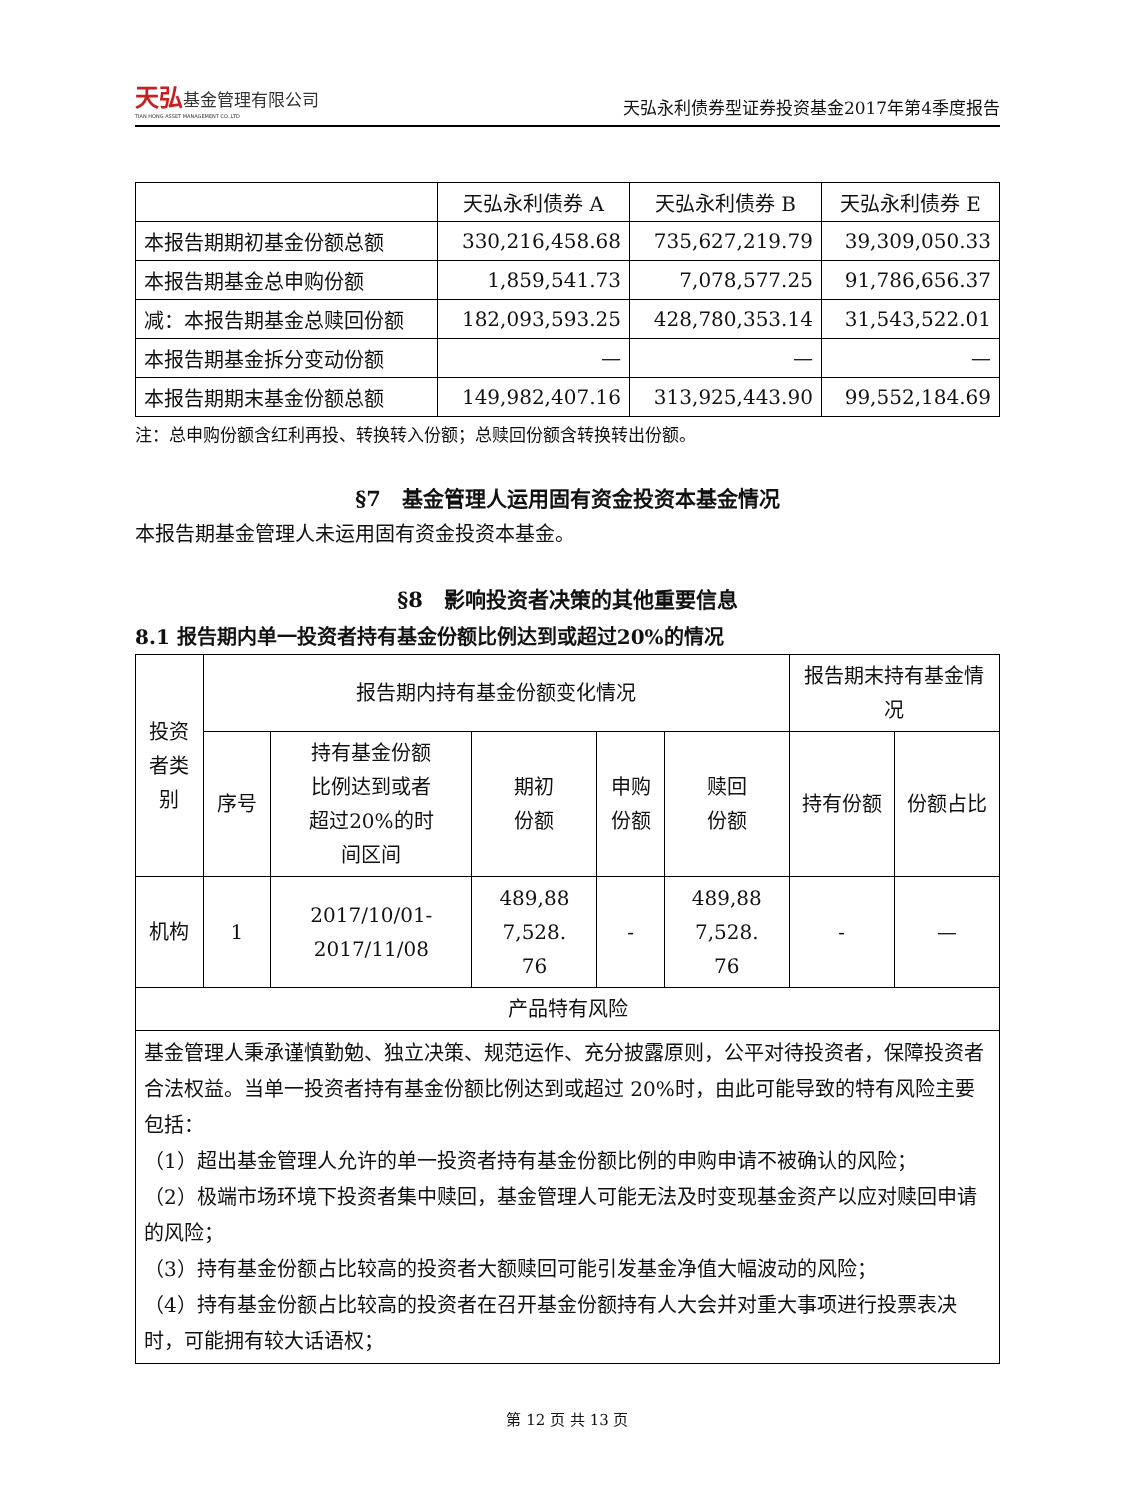天弘基金管理有限公司
TIAN HONG ASSET MANAGEMENT CO.,LTD
天弘永利债券型证券投资基金2017年第4季度报告
| | 天弘永利债券 A | 天弘永利债券 B | 天弘永利债券 E |
| 本报告期期初基金份额总额 | 330,216,458.68 | 735,627,219.79 | 39,309,050.33 |
| 本报告期基金总申购份额 | 1,859,541.73 | 7,078,577.25 | 91,786,656.37 |
| 减：本报告期基金总赎回份额 | 182,093,593.25 | 428,780,353.14 | 31,543,522.01 |
| 本报告期基金拆分变动份额 | — | — | — |
| 本报告期期末基金份额总额 | 149,982,407.16 | 313,925,443.90 | 99,552,184.69 |
注：总申购份额含红利再投、转换转入份额；总赎回份额含转换转出份额。
§7　基金管理人运用固有资金投资本基金情况
本报告期基金管理人未运用固有资金投资本基金。
§8　影响投资者决策的其他重要信息
8.1 报告期内单一投资者持有基金份额比例达到或超过20%的情况
| 投资 者类 别 | 报告期内持有基金份额变化情况 | | | | | 报告期末持有基金情况 | |
| --- | --- | --- | --- | --- | --- | --- | --- |
| | 序号 | 持有基金份额 比例达到或者 超过20%的时 间区间 | 期初 份额 | 申购 份额 | 赎回 份额 | 持有份额 | 份额占比 |
| 机构 | 1 | 2017/10/01- 2017/11/08 | 489,88 7,528. 76 | - | 489,88 7,528. 76 | - | — |
| 产品特有风险 | | | | | | | |
| 基金管理人秉承谨慎勤勉、独立决策、规范运作、充分披露原则，公平对待投资者，保障投资者合法权益。当单一投资者持有基金份额比例达到或超过 20%时，由此可能导致的特有风险主要包括： （1）超出基金管理人允许的单一投资者持有基金份额比例的申购申请不被确认的风险； （2）极端市场环境下投资者集中赎回，基金管理人可能无法及时变现基金资产以应对赎回申请的风险； （3）持有基金份额占比较高的投资者大额赎回可能引发基金净值大幅波动的风险； （4）持有基金份额占比较高的投资者在召开基金份额持有人大会并对重大事项进行投票表决时，可能拥有较大话语权； | | | | | | | |
第 12 页 共 13 页